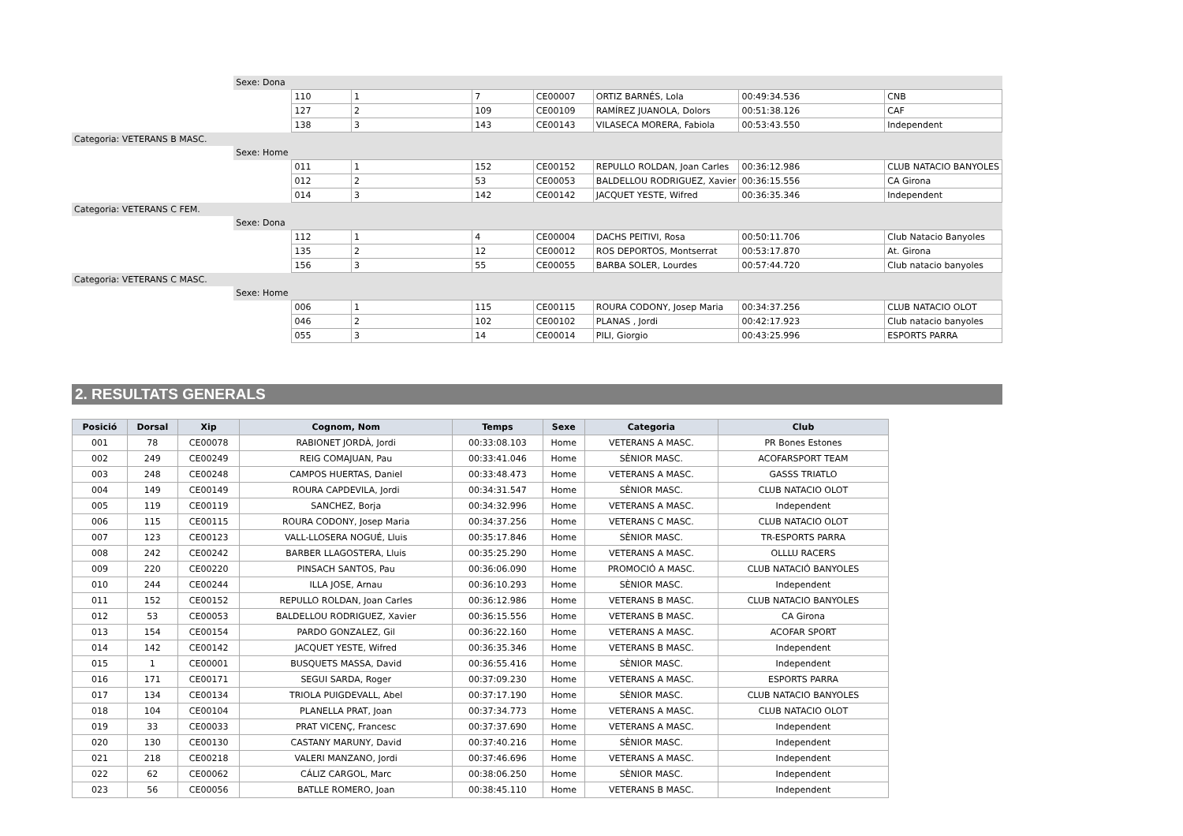| | Sexe: Dona | | | | | | | |
| | | 110 | 1 | 7 | CE00007 | ORTIZ BARNÉS, Lola | 00:49:34.536 | CNB |
| | | 127 | 2 | 109 | CE00109 | RAMÍREZ JUANOLA, Dolors | 00:51:38.126 | CAF |
| | | 138 | 3 | 143 | CE00143 | VILASECA MORERA, Fabiola | 00:53:43.550 | Independent |
| Categoria: VETERANS B MASC. | | | | | | | | |
| | Sexe: Home | | | | | | | |
| | | 011 | 1 | 152 | CE00152 | REPULLO ROLDAN, Joan Carles | 00:36:12.986 | CLUB NATACIO BANYOLES |
| | | 012 | 2 | 53 | CE00053 | BALDELLOU RODRIGUEZ, Xavier | 00:36:15.556 | CA Girona |
| | | 014 | 3 | 142 | CE00142 | JACQUET YESTE, Wifred | 00:36:35.346 | Independent |
| Categoria: VETERANS C FEM. | | | | | | | | |
| | Sexe: Dona | | | | | | | |
| | | 112 | 1 | 4 | CE00004 | DACHS PEITIVI, Rosa | 00:50:11.706 | Club Natacio Banyoles |
| | | 135 | 2 | 12 | CE00012 | ROS DEPORTOS, Montserrat | 00:53:17.870 | At. Girona |
| | | 156 | 3 | 55 | CE00055 | BARBA SOLER, Lourdes | 00:57:44.720 | Club natacio banyoles |
| Categoria: VETERANS C MASC. | | | | | | | | |
| | Sexe: Home | | | | | | | |
| | | 006 | 1 | 115 | CE00115 | ROURA CODONY, Josep Maria | 00:34:37.256 | CLUB NATACIO OLOT |
| | | 046 | 2 | 102 | CE00102 | PLANAS , Jordi | 00:42:17.923 | Club natacio banyoles |
| | | 055 | 3 | 14 | CE00014 | PILI, Giorgio | 00:43:25.996 | ESPORTS PARRA |
2. RESULTATS GENERALS
| Posició | Dorsal | Xip | Cognom, Nom | Temps | Sexe | Categoria | Club |
| --- | --- | --- | --- | --- | --- | --- | --- |
| 001 | 78 | CE00078 | RABIONET JORDÀ, Jordi | 00:33:08.103 | Home | VETERANS A MASC. | PR Bones Estones |
| 002 | 249 | CE00249 | REIG COMAJUAN, Pau | 00:33:41.046 | Home | SÈNIOR MASC. | ACOFARSPORT TEAM |
| 003 | 248 | CE00248 | CAMPOS HUERTAS, Daniel | 00:33:48.473 | Home | VETERANS A MASC. | GASSS TRIATLO |
| 004 | 149 | CE00149 | ROURA CAPDEVILA, Jordi | 00:34:31.547 | Home | SÈNIOR MASC. | CLUB NATACIO OLOT |
| 005 | 119 | CE00119 | SANCHEZ, Borja | 00:34:32.996 | Home | VETERANS A MASC. | Independent |
| 006 | 115 | CE00115 | ROURA CODONY, Josep Maria | 00:34:37.256 | Home | VETERANS C MASC. | CLUB NATACIO OLOT |
| 007 | 123 | CE00123 | VALL-LLOSERA NOGUÉ, Lluis | 00:35:17.846 | Home | SÈNIOR MASC. | TR-ESPORTS PARRA |
| 008 | 242 | CE00242 | BARBER LLAGOSTERA, Lluis | 00:35:25.290 | Home | VETERANS A MASC. | OLLLU RACERS |
| 009 | 220 | CE00220 | PINSACH SANTOS, Pau | 00:36:06.090 | Home | PROMOCIÓ A MASC. | CLUB NATACIÓ BANYOLES |
| 010 | 244 | CE00244 | ILLA JOSE, Arnau | 00:36:10.293 | Home | SÈNIOR MASC. | Independent |
| 011 | 152 | CE00152 | REPULLO ROLDAN, Joan Carles | 00:36:12.986 | Home | VETERANS B MASC. | CLUB NATACIO BANYOLES |
| 012 | 53 | CE00053 | BALDELLOU RODRIGUEZ, Xavier | 00:36:15.556 | Home | VETERANS B MASC. | CA Girona |
| 013 | 154 | CE00154 | PARDO GONZALEZ, Gil | 00:36:22.160 | Home | VETERANS A MASC. | ACOFAR SPORT |
| 014 | 142 | CE00142 | JACQUET YESTE, Wifred | 00:36:35.346 | Home | VETERANS B MASC. | Independent |
| 015 | 1 | CE00001 | BUSQUETS MASSA, David | 00:36:55.416 | Home | SÈNIOR MASC. | Independent |
| 016 | 171 | CE00171 | SEGUI SARDA, Roger | 00:37:09.230 | Home | VETERANS A MASC. | ESPORTS PARRA |
| 017 | 134 | CE00134 | TRIOLA PUIGDEVALL, Abel | 00:37:17.190 | Home | SÈNIOR MASC. | CLUB NATACIO BANYOLES |
| 018 | 104 | CE00104 | PLANELLA PRAT, Joan | 00:37:34.773 | Home | VETERANS A MASC. | CLUB NATACIO OLOT |
| 019 | 33 | CE00033 | PRAT VICENÇ, Francesc | 00:37:37.690 | Home | VETERANS A MASC. | Independent |
| 020 | 130 | CE00130 | CASTANY MARUNY, David | 00:37:40.216 | Home | SÈNIOR MASC. | Independent |
| 021 | 218 | CE00218 | VALERI MANZANO, Jordi | 00:37:46.696 | Home | VETERANS A MASC. | Independent |
| 022 | 62 | CE00062 | CÁLIZ CARGOL, Marc | 00:38:06.250 | Home | SÈNIOR MASC. | Independent |
| 023 | 56 | CE00056 | BATLLE ROMERO, Joan | 00:38:45.110 | Home | VETERANS B MASC. | Independent |